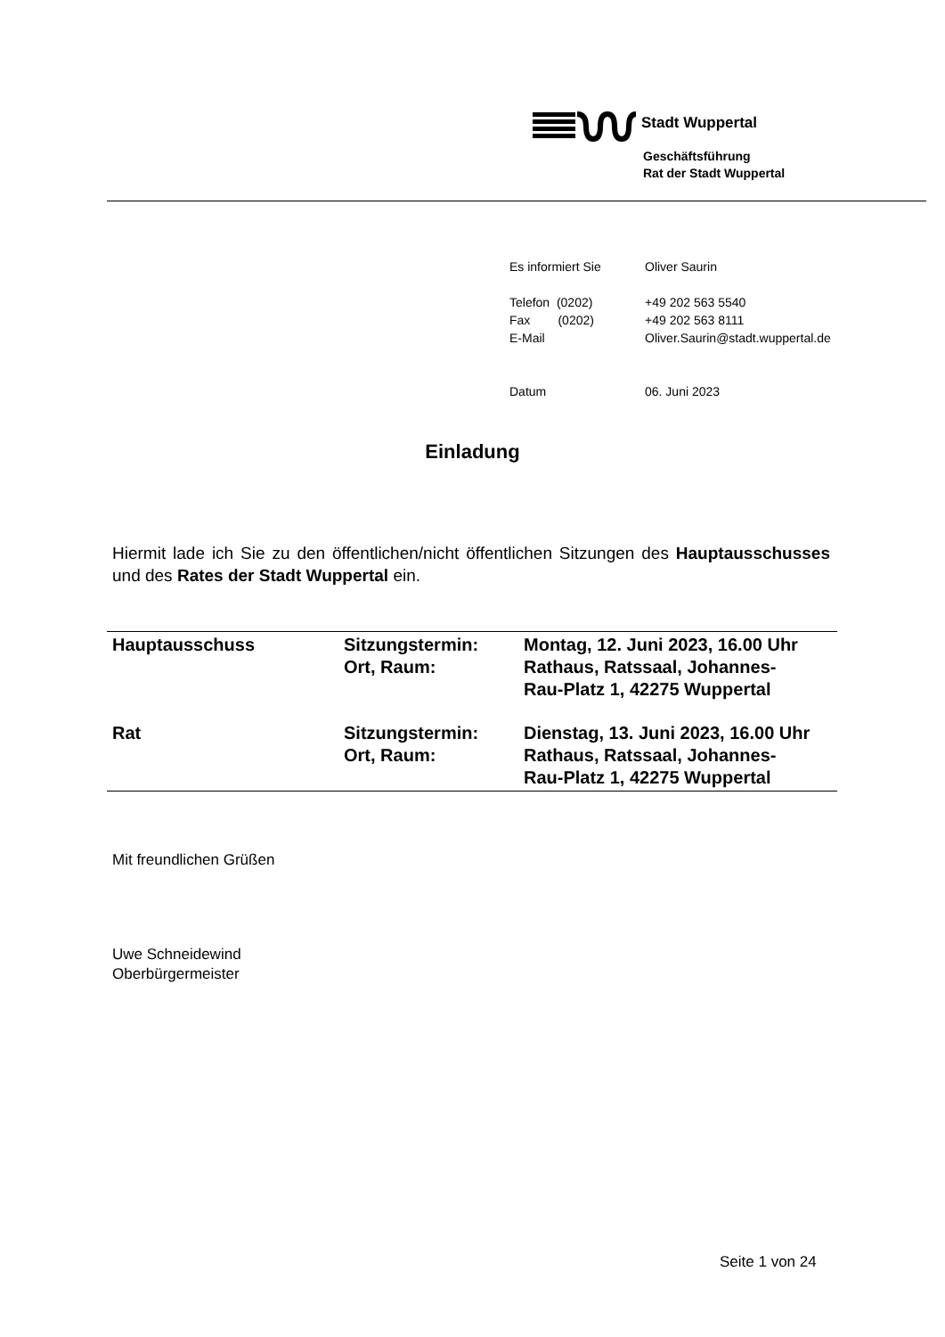Stadt Wuppertal
Geschäftsführung
Rat der Stadt Wuppertal
| Es informiert Sie | Oliver Saurin |
| Telefon (0202) | +49 202 563 5540 |
| Fax (0202) | +49 202 563 8111 |
| E-Mail | Oliver.Saurin@stadt.wuppertal.de |
| Datum | 06. Juni 2023 |
Einladung
Hiermit lade ich Sie zu den öffentlichen/nicht öffentlichen Sitzungen des Hauptausschusses und des Rates der Stadt Wuppertal ein.
| Hauptausschuss | Sitzungstermin: Ort, Raum: | Montag, 12. Juni 2023, 16.00 Uhr Rathaus, Ratssaal, Johannes- Rau-Platz 1, 42275 Wuppertal |
| Rat | Sitzungstermin: Ort, Raum: | Dienstag, 13. Juni 2023, 16.00 Uhr Rathaus, Ratssaal, Johannes- Rau-Platz 1, 42275 Wuppertal |
Mit freundlichen Grüßen
Uwe Schneidewind
Oberbürgermeister
Seite 1 von 24